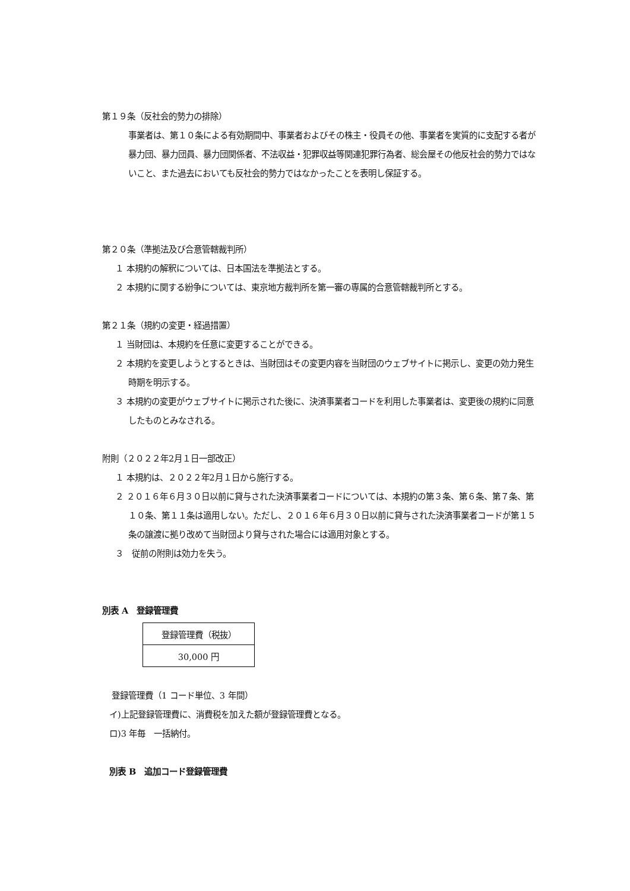第１９条（反社会的勢力の排除）
事業者は、第１０条による有効期間中、事業者およびその株主・役員その他、事業者を実質的に支配する者が暴力団、暴力団員、暴力団関係者、不法収益・犯罪収益等関連犯罪行為者、総会屋その他反社会的勢力ではないこと、また過去においても反社会的勢力ではなかったことを表明し保証する。
第２０条（準拠法及び合意管轄裁判所）
１ 本規約の解釈については、日本国法を準拠法とする。
２ 本規約に関する紛争については、東京地方裁判所を第一審の専属的合意管轄裁判所とする。
第２１条（規約の変更・経過措置）
１ 当財団は、本規約を任意に変更することができる。
２ 本規約を変更しようとするときは、当財団はその変更内容を当財団のウェブサイトに掲示し、変更の効力発生時期を明示する。
３ 本規約の変更がウェブサイトに掲示された後に、決済事業者コードを利用した事業者は、変更後の規約に同意したものとみなされる。
附則（２０２２年2月１日一部改正）
１ 本規約は、２０２２年2月１日から施行する。
２ ２０１６年６月３０日以前に貸与された決済事業者コードについては、本規約の第３条、第６条、第７条、第１０条、第１１条は適用しない。ただし、２０１６年６月３０日以前に貸与された決済事業者コードが第１５条の譲渡に拠り改めて当財団より貸与された場合には適用対象とする。
３　従前の附則は効力を失う。
別表 A　登録管理費
| 登録管理費（税抜） |
| 30,000 円 |
登録管理費（1 コード単位、3 年間）
イ)上記登録管理費に、消費税を加えた額が登録管理費となる。
ロ)3 年毎　一括納付。
別表 B　追加コード登録管理費